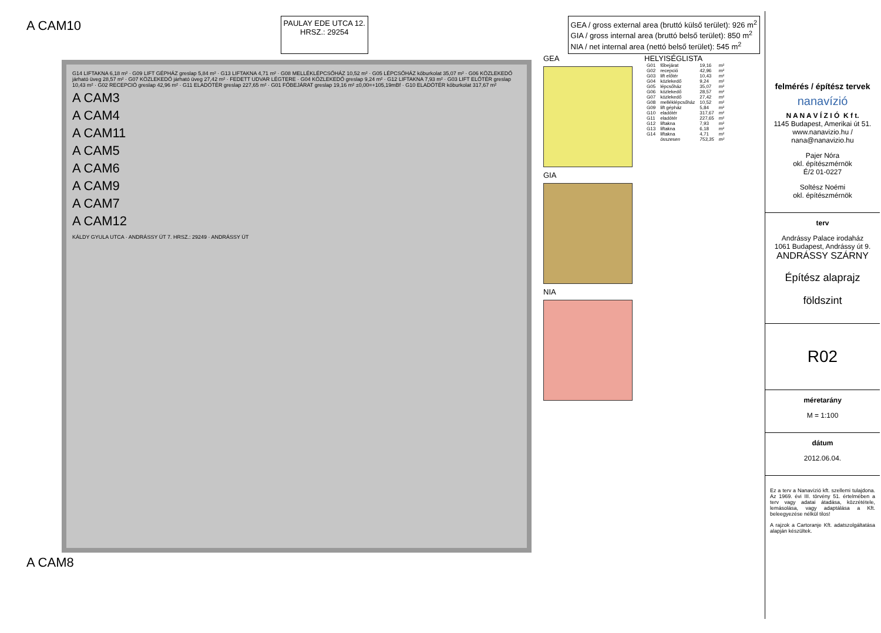A CAM10
PAULAY EDE UTCA 12.
HRSZ.: 29254
GEA / gross external area (bruttó külső terület): 926 m<sup>2</sup>
GIA / gross internal area (bruttó belső terület): 850 m<sup>2</sup>
NIA / net internal area (nettó belső terület): 545 m<sup>2</sup>
G14 LIFTAKNA 6,18 m² · G09 LIFT GÉPHÁZ greslap 5,84 m² · G13 LIFTAKNA 4,71 m² · G08 MELLÉKLÉPCSŐHÁZ 10,52 m² · G05 LÉPCSŐHÁZ kőburkolat 35,07 m² · G06 KÖZLEKEDŐ járható üveg 28,57 m² · G07 KÖZLEKEDŐ járható üveg 27,42 m² · FEDETT UDVAR LÉGTERE · G04 KÖZLEKEDŐ greslap 9,24 m² · G12 LIFTAKNA 7,93 m² · G03 LIFT ELŐTÉR greslap 10,43 m² · G02 RECEPCIÓ greslap 42,96 m² · G11 ELADÓTÉR greslap 227,65 m² · G01 FŐBEJÁRAT greslap 19,16 m² ±0,00=+105,19mBf · G10 ELADÓTÉR kőburkolat 317,67 m²
A CAM3
A CAM4
A CAM11
A CAM5
A CAM6
A CAM9
A CAM7
A CAM12
KÁLDY GYULA UTCA · ANDRÁSSY ÚT 7. HRSZ.: 29249 · ANDRÁSSY ÚT
A CAM8
GEA
GIA
NIA
HELYISÉGLISTA
| G01 | főbejárat | 19,16 | m² |
| G02 | recepció | 42,96 | m² |
| G03 | lift előtér | 10,43 | m² |
| G04 | közlekedő | 9,24 | m² |
| G05 | lépcsőház | 35,07 | m² |
| G06 | közlekedő | 28,57 | m² |
| G07 | közlekedő | 27,42 | m² |
| G08 | melléklépcsőház | 10,52 | m² |
| G09 | lift gépház | 5,84 | m² |
| G10 | eladótér | 317,67 | m² |
| G11 | eladótér | 227,65 | m² |
| G12 | liftakna | 7,93 | m² |
| G13 | liftakna | 6,18 | m² |
| G14 | liftakna | 4,71 | m² |
| | összesen | 753,35 | m² |
felmérés / építész tervek
nanavízió
N A N A V Í Z I Ó K f t.
1145 Budapest, Amerikai út 51.
www.nanavizio.hu / nana@nanavizio.hu
Pajer Nóra
okl. építészmérnök
É/2 01-0227
Soltész Noémi
okl. építészmérnök
terv
Andrássy Palace irodaház
1061 Budapest, Andrássy út 9.
ANDRÁSSY SZÁRNY
Építész alaprajz
földszint
R02
méretarány
M = 1:100
dátum
2012.06.04.
Ez a terv a Nanavízió kft. szellemi tulajdona. Az 1969. évi III. törvény 51. értelmében a terv vagy adatai átadása, közzététele, lemásolása, vagy adaptálása a Kft. beleegyezése nélkül tilos!
A rajzok a Cartoranje Kft. adatszolgáltatása alapján készültek.